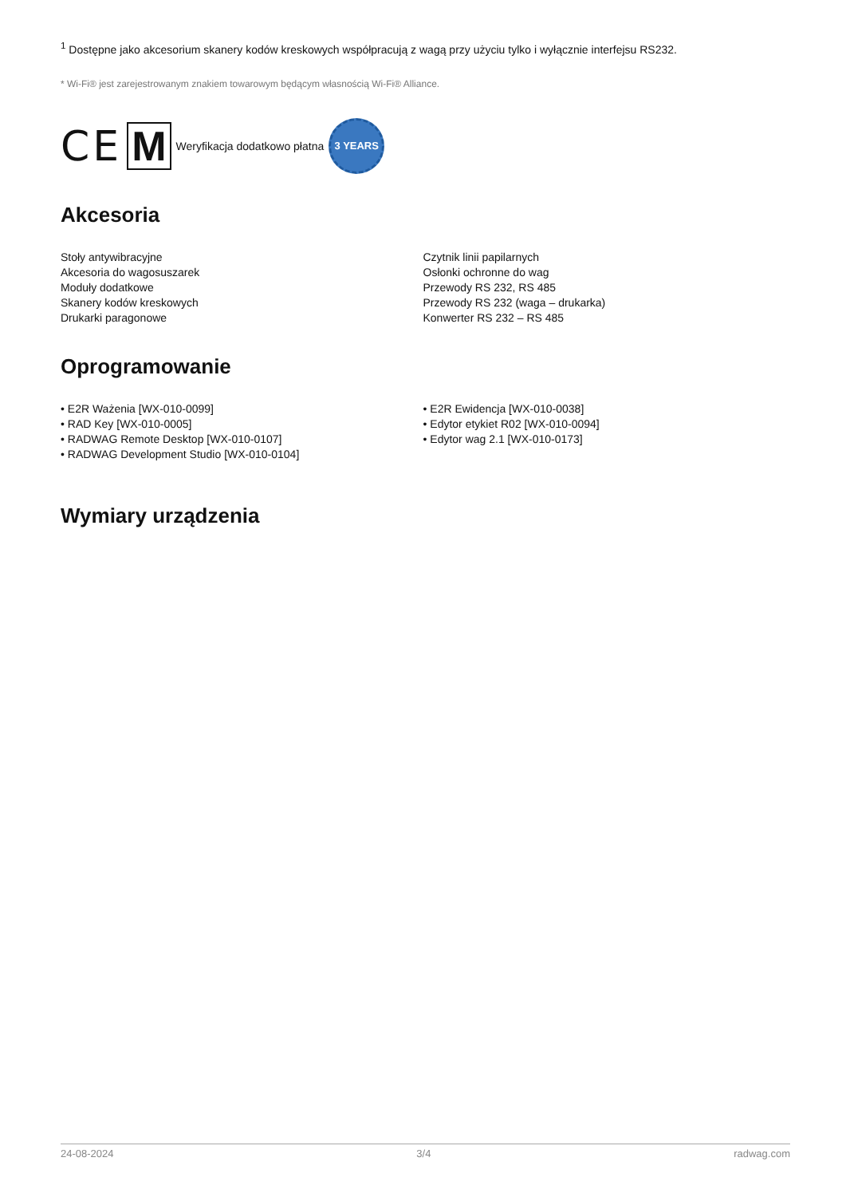<sup>1</sup> Dostępne jako akcesorium skanery kodów kreskowych współpracują z wagą przy użyciu tylko i wyłącznie interfejsu RS232.
* Wi-Fi® jest zarejestrowanym znakiem towarowym będącym własnością Wi-Fi® Alliance.
CE M Weryfikacja dodatkowo płatna 3 YEARS
Akcesoria
Stoły antywibracyjne
Akcesoria do wagosuszarek
Moduły dodatkowe
Skanery kodów kreskowych
Drukarki paragonowe
Czytnik linii papilarnych
Osłonki ochronne do wag
Przewody RS 232, RS 485
Przewody RS 232 (waga – drukarka)
Konwerter RS 232 – RS 485
Oprogramowanie
• E2R Ważenia [WX-010-0099]
• RAD Key [WX-010-0005]
• RADWAG Remote Desktop [WX-010-0107]
• RADWAG Development Studio [WX-010-0104]
• E2R Ewidencja [WX-010-0038]
• Edytor etykiet R02 [WX-010-0094]
• Edytor wag 2.1 [WX-010-0173]
Wymiary urządzenia
24-08-2024 3/4 radwag.com